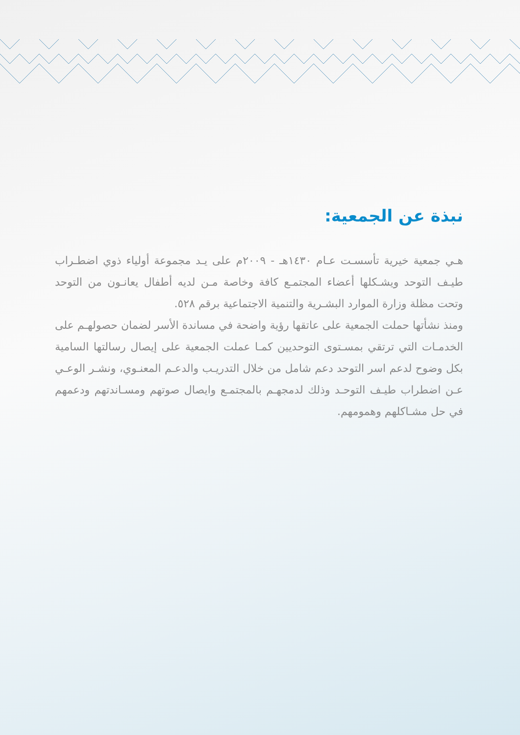نبذة عن الجمعية:
هـي جمعية خيرية تأسسـت عـام ١٤٣٠هـ - ٢٠٠٩م على يـد مجموعة أولياء ذوي اضطـراب طيـف التوحد ويشـكلها أعضاء المجتمـع كافة وخاصة مـن لديه أطفال يعانـون من التوحد وتحت مظلة وزارة الموارد البشـرية والتنمية الاجتماعية برقم ٥٢٨.
ومنذ نشأتها حملت الجمعية على عاتقها رؤية واضحة في مساندة الأسر لضمان حصولهـم على الخدمـات التي ترتقي بمسـتوى التوحديين كمـا عملت الجمعية على إيصال رسالتها السامية بكل وضوح لدعم اسر التوحد دعم شامل من خلال التدريـب والدعـم المعنـوي، ونشـر الوعـي عـن اضطراب طيـف التوحـد وذلك لدمجهـم بالمجتمـع وايصال صوتهم ومسـاندتهم ودعمهم في حل مشـاكلهم وهمومهم.